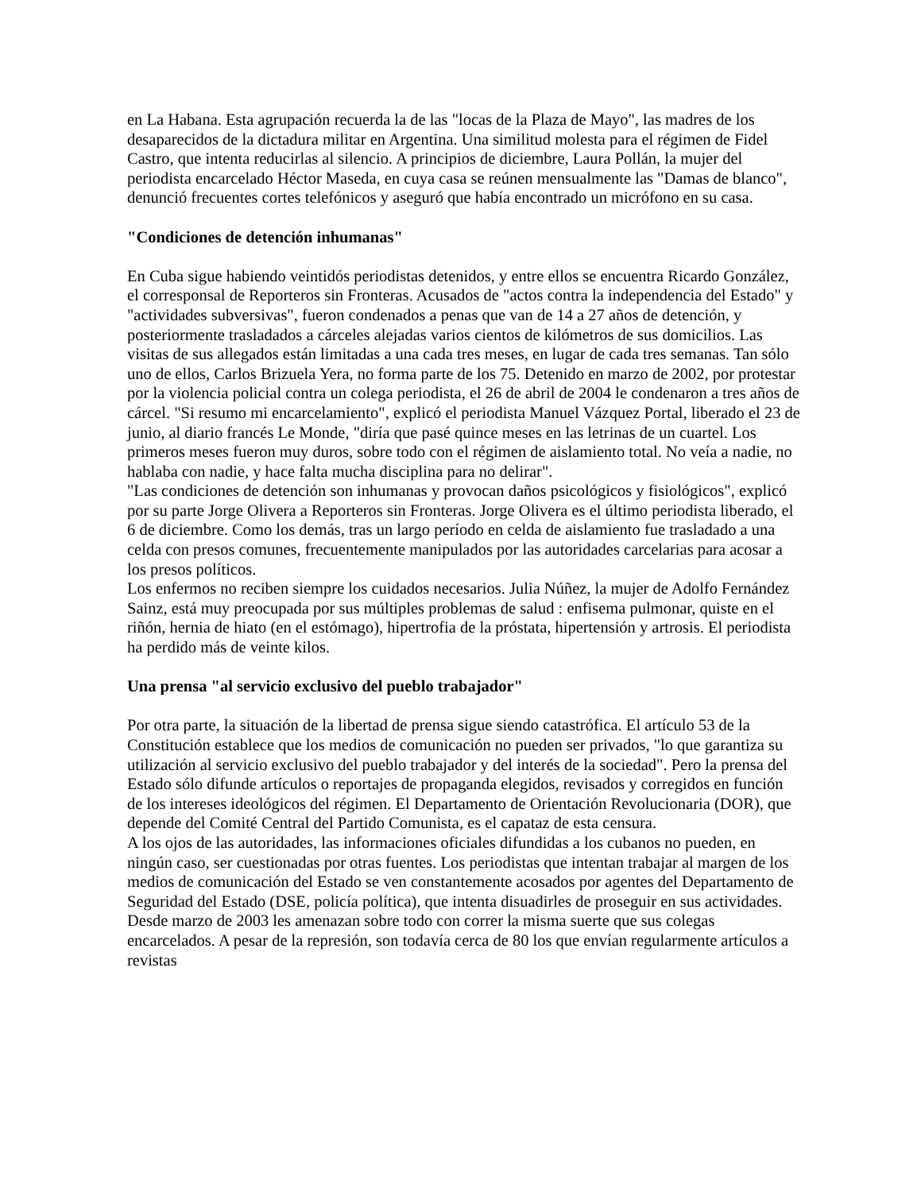en La Habana. Esta agrupación recuerda la de las "locas de la Plaza de Mayo", las madres de los desaparecidos de la dictadura militar en Argentina. Una similitud molesta para el régimen de Fidel Castro, que intenta reducirlas al silencio. A principios de diciembre, Laura Pollán, la mujer del periodista encarcelado Héctor Maseda, en cuya casa se reúnen mensualmente las "Damas de blanco", denunció frecuentes cortes telefónicos y aseguró que había encontrado un micrófono en su casa.
"Condiciones de detención inhumanas"
En Cuba sigue habiendo veintidós periodistas detenidos, y entre ellos se encuentra Ricardo González, el corresponsal de Reporteros sin Fronteras. Acusados de "actos contra la independencia del Estado" y "actividades subversivas", fueron condenados a penas que van de 14 a 27 años de detención, y posteriormente trasladados a cárceles alejadas varios cientos de kilómetros de sus domicilios. Las visitas de sus allegados están limitadas a una cada tres meses, en lugar de cada tres semanas. Tan sólo uno de ellos, Carlos Brizuela Yera, no forma parte de los 75. Detenido en marzo de 2002, por protestar por la violencia policial contra un colega periodista, el 26 de abril de 2004 le condenaron a tres años de cárcel. "Si resumo mi encarcelamiento", explicó el periodista Manuel Vázquez Portal, liberado el 23 de junio, al diario francés Le Monde, "diría que pasé quince meses en las letrinas de un cuartel. Los primeros meses fueron muy duros, sobre todo con el régimen de aislamiento total. No veía a nadie, no hablaba con nadie, y hace falta mucha disciplina para no delirar".
"Las condiciones de detención son inhumanas y provocan daños psicológicos y fisiológicos", explicó por su parte Jorge Olivera a Reporteros sin Fronteras. Jorge Olivera es el último periodista liberado, el 6 de diciembre. Como los demás, tras un largo período en celda de aislamiento fue trasladado a una celda con presos comunes, frecuentemente manipulados por las autoridades carcelarias para acosar a los presos políticos.
Los enfermos no reciben siempre los cuidados necesarios. Julia Núñez, la mujer de Adolfo Fernández Sainz, está muy preocupada por sus múltiples problemas de salud : enfisema pulmonar, quiste en el riñón, hernia de hiato (en el estómago), hipertrofia de la próstata, hipertensión y artrosis. El periodista ha perdido más de veinte kilos.
Una prensa "al servicio exclusivo del pueblo trabajador"
Por otra parte, la situación de la libertad de prensa sigue siendo catastrófica. El artículo 53 de la Constitución establece que los medios de comunicación no pueden ser privados, "lo que garantiza su utilización al servicio exclusivo del pueblo trabajador y del interés de la sociedad". Pero la prensa del Estado sólo difunde artículos o reportajes de propaganda elegidos, revisados y corregidos en función de los intereses ideológicos del régimen. El Departamento de Orientación Revolucionaria (DOR), que depende del Comité Central del Partido Comunista, es el capataz de esta censura.
A los ojos de las autoridades, las informaciones oficiales difundidas a los cubanos no pueden, en ningún caso, ser cuestionadas por otras fuentes. Los periodistas que intentan trabajar al margen de los medios de comunicación del Estado se ven constantemente acosados por agentes del Departamento de Seguridad del Estado (DSE, policía política), que intenta disuadirles de proseguir en sus actividades. Desde marzo de 2003 les amenazan sobre todo con correr la misma suerte que sus colegas encarcelados. A pesar de la represión, son todavía cerca de 80 los que envían regularmente artículos a revistas